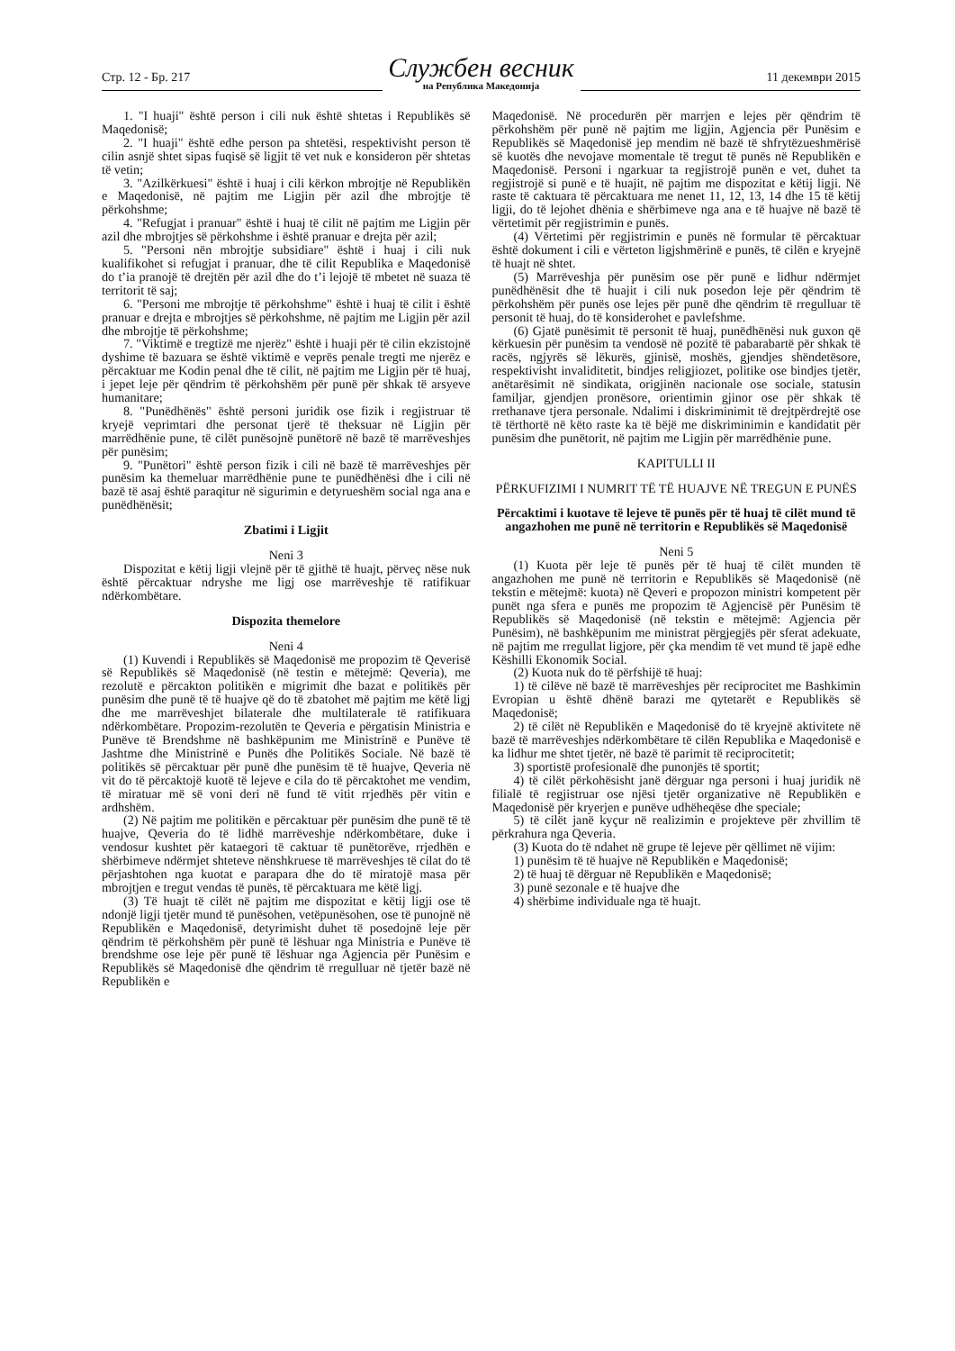Стр. 12 - Бр. 217
Службен весник
на Република Македонија
11 декември 2015
1. "I huaji" është person i cili nuk është shtetas i Republikës së Maqedonisë;
2. "I huaji" është edhe person pa shtetësi, respektivisht person të cilin asnjë shtet sipas fuqisë së ligjit të vet nuk e konsideron për shtetas të vetin;
3. "Azilkërkuesi" është i huaj i cili kërkon mbrojtje në Republikën e Maqedonisë, në pajtim me Ligjin për azil dhe mbrojtje të përkohshme;
4. "Refugjat i pranuar" është i huaj të cilit në pajtim me Ligjin për azil dhe mbrojtjes së përkohshme i është pranuar e drejta për azil;
5. "Personi nën mbrojtje subsidiare" është i huaj i cili nuk kualifikohet si refugjat i pranuar, dhe të cilit Republika e Maqedonisë do t’ia pranojë të drejtën për azil dhe do t’i lejojë të mbetet në suaza të territorit të saj;
6. "Personi me mbrojtje të përkohshme" është i huaj të cilit i është pranuar e drejta e mbrojtjes së përkohshme, në pajtim me Ligjin për azil dhe mbrojtje të përkohshme;
7. "Viktimë e tregtizë me njerëz" është i huaji për të cilin ekzistojnë dyshime të bazuara se është viktimë e veprës penale tregti me njerëz e përcaktuar me Kodin penal dhe të cilit, në pajtim me Ligjin për të huaj, i jepet leje për qëndrim të përkohshëm për punë për shkak të arsyeve humanitare;
8. "Punëdhënës" është personi juridik ose fizik i regjistruar të kryejë veprimtari dhe personat tjerë të theksuar në Ligjin për marrëdhënie pune, të cilët punësojnë punëtorë në bazë të marrëveshjes për punësim;
9. "Punëtori" është person fizik i cili në bazë të marrëveshjes për punësim ka themeluar marrëdhënie pune te punëdhënësi dhe i cili në bazë të asaj është paraqitur në sigurimin e detyrueshëm social nga ana e punëdhënësit;
Zbatimi i Ligjit
Neni 3
Dispozitat e këtij ligji vlejnë për të gjithë të huajt, përveç nëse nuk është përcaktuar ndryshe me ligj ose marrëveshje të ratifikuar ndërkombëtare.
Dispozita themelore
Neni 4
(1) Kuvendi i Republikës së Maqedonisë me propozim të Qeverisë së Republikës së Maqedonisë (në testin e mëtejmë: Qeveria), me rezolutë e përcakton politikën e migrimit dhe bazat e politikës për punësim dhe punë të të huajve që do të zbatohet më pajtim me këtë ligj dhe me marrëveshjet bilaterale dhe multilaterale të ratifikuara ndërkombëtare. Propozim-rezolutën te Qeveria e përgatisin Ministria e Punëve të Brendshme në bashkëpunim me Ministrinë e Punëve të Jashtme dhe Ministrinë e Punës dhe Politikës Sociale. Në bazë të politikës së përcaktuar për punë dhe punësim të të huajve, Qeveria në vit do të përcaktojë kuotë të lejeve e cila do të përcaktohet me vendim, të miratuar më së voni deri në fund të vitit rrjedhës për vitin e ardhshëm.
(2) Në pajtim me politikën e përcaktuar për punësim dhe punë të të huajve, Qeveria do të lidhë marrëveshje ndërkombëtare, duke i vendosur kushtet për kataegori të caktuar të punëtorëve, rrjedhën e shërbimeve ndërmjet shteteve nënshkruese të marrëveshjes të cilat do të përjashtohen nga kuotat e parapara dhe do të miratojë masa për mbrojtjen e tregut vendas të punës, të përcaktuara me këtë ligj.
(3) Të huajt të cilët në pajtim me dispozitat e këtij ligji ose të ndonjë ligji tjetër mund të punësohen, vetëpunësohen, ose të punojnë në Republikën e Maqedonisë, detyrimisht duhet të posedojnë leje për qëndrim të përkohshëm për punë të lëshuar nga Ministria e Punëve të brendshme ose leje për punë të lëshuar nga Agjencia për Punësim e Republikës së Maqedonisë dhe qëndrim të rregulluar në tjetër bazë në Republikën e
Maqedonisë. Në procedurën për marrjen e lejes për qëndrim të përkohshëm për punë në pajtim me ligjin, Agjencia për Punësim e Republikës së Maqedonisë jep mendim në bazë të shfrytëzueshmërisë së kuotës dhe nevojave momentale të tregut të punës në Republikën e Maqedonisë. Personi i ngarkuar ta regjistrojë punën e vet, duhet ta regjistrojë si punë e të huajit, në pajtim me dispozitat e këtij ligji. Në raste të caktuara të përcaktuara me nenet 11, 12, 13, 14 dhe 15 të këtij ligji, do të lejohet dhënia e shërbimeve nga ana e të huajve në bazë të vërtetimit për regjistrimin e punës.
(4) Vërtetimi për regjistrimin e punës në formular të përcaktuar është dokument i cili e vërteton ligjshmërinë e punës, të cilën e kryejnë të huajt në shtet.
(5) Marrëveshja për punësim ose për punë e lidhur ndërmjet punëdhënësit dhe të huajit i cili nuk posedon leje për qëndrim të përkohshëm për punës ose lejes për punë dhe qëndrim të rregulluar të personit të huaj, do të konsiderohet e pavlefshme.
(6) Gjatë punësimit të personit të huaj, punëdhënësi nuk guxon që kërkuesin për punësim ta vendosë në pozitë të pabarabartë për shkak të racës, ngjyrës së lëkurës, gjinisë, moshës, gjendjes shëndetësore, respektivisht invaliditetit, bindjes religjiozet, politike ose bindjes tjetër, anëtarësimit në sindikata, origjinën nacionale ose sociale, statusin familjar, gjendjen pronësore, orientimin gjinor ose për shkak të rrethanave tjera personale. Ndalimi i diskriminimit të drejtpërdrejtë ose të tërthortë në këto raste ka të bëjë me diskriminimin e kandidatit për punësim dhe punëtorit, në pajtim me Ligjin për marrëdhënie pune.
KAPITULLI II
PËRKUFIZIMI I NUMRIT TË TË HUAJVE NË TREGUN E PUNËS
Përcaktimi i kuotave të lejeve të punës për të huaj të cilët mund të angazhohen me punë në territorin e Republikës së Maqedonisë
Neni 5
(1) Kuota për leje të punës për të huaj të cilët munden të angazhohen me punë në territorin e Republikës së Maqedonisë (në tekstin e mëtejmë: kuota) në Qeveri e propozon ministri kompetent për punët nga sfera e punës me propozim të Agjencisë për Punësim të Republikës së Maqedonisë (në tekstin e mëtejmë: Agjencia për Punësim), në bashkëpunim me ministrat përgjegjës për sferat adekuate, në pajtim me rregullat ligjore, për çka mendim të vet mund të japë edhe Këshilli Ekonomik Social.
(2) Kuota nuk do të përfshijë të huaj:
1) të cilëve në bazë të marrëveshjes për reciprocitet me Bashkimin Evropian u është dhënë barazi me qytetarët e Republikës së Maqedonisë;
2) të cilët në Republikën e Maqedonisë do të kryejnë aktivitete në bazë të marrëveshjes ndërkombëtare të cilën Republika e Maqedonisë e ka lidhur me shtet tjetër, në bazë të parimit të reciprocitetit;
3) sportistë profesionalë dhe punonjës të sportit;
4) të cilët përkohësisht janë dërguar nga personi i huaj juridik në filialë të regjistruar ose njësi tjetër organizative në Republikën e Maqedonisë për kryerjen e punëve udhëheqëse dhe speciale;
5) të cilët janë kyçur në realizimin e projekteve për zhvillim të përkrahura nga Qeveria.
(3) Kuota do të ndahet në grupe të lejeve për qëllimet në vijim:
1) punësim të të huajve në Republikën e Maqedonisë;
2) të huaj të dërguar në Republikën e Maqedonisë;
3) punë sezonale e të huajve dhe
4) shërbime individuale nga të huajt.